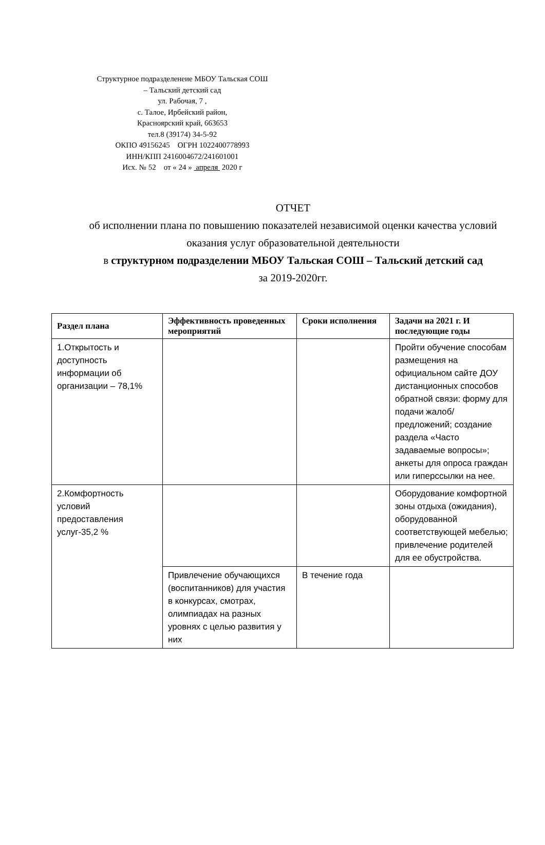Структурное подразделенеие МБОУ Тальская СОШ
– Тальский детский сад
ул. Рабочая, 7 ,
с. Талое, Ирбейский район,
Красноярский край, 663653
тел.8 (39174) 34-5-92
ОКПО 49156245 ОГРН 1022400778993
ИНН/КПП 2416004672/241601001
Исх. № 52 от « 24 » апреля 2020 г
ОТЧЕТ
об исполнении плана по повышению показателей независимой оценки качества условий оказания услуг образовательной деятельности
в структурном подразделении МБОУ Тальская СОШ – Тальский детский сад
за 2019-2020гг.
| Раздел плана | Эффективность проведенных мероприятий | Сроки исполнения | Задачи на 2021 г. И последующие годы |
| --- | --- | --- | --- |
| 1.Открытость и доступность информации об организации – 78,1% | | | Пройти обучение способам размещения на официальном сайте ДОУ дистанционных способов обратной связи: форму для подачи жалоб/предложений; создание раздела «Часто задаваемые вопросы»; анкеты для опроса граждан или гиперссылки на нее. |
| 2.Комфортность условий предоставления услуг-35,2 % | | | Оборудование комфортной зоны отдыха (ожидания), оборудованной соответствующей мебелью; привлечение родителей для ее обустройства. |
| | Привлечение обучающихся (воспитанников) для участия в конкурсах, смотрах, олимпиадах на разных уровнях с целью развития у них | В течение года | |